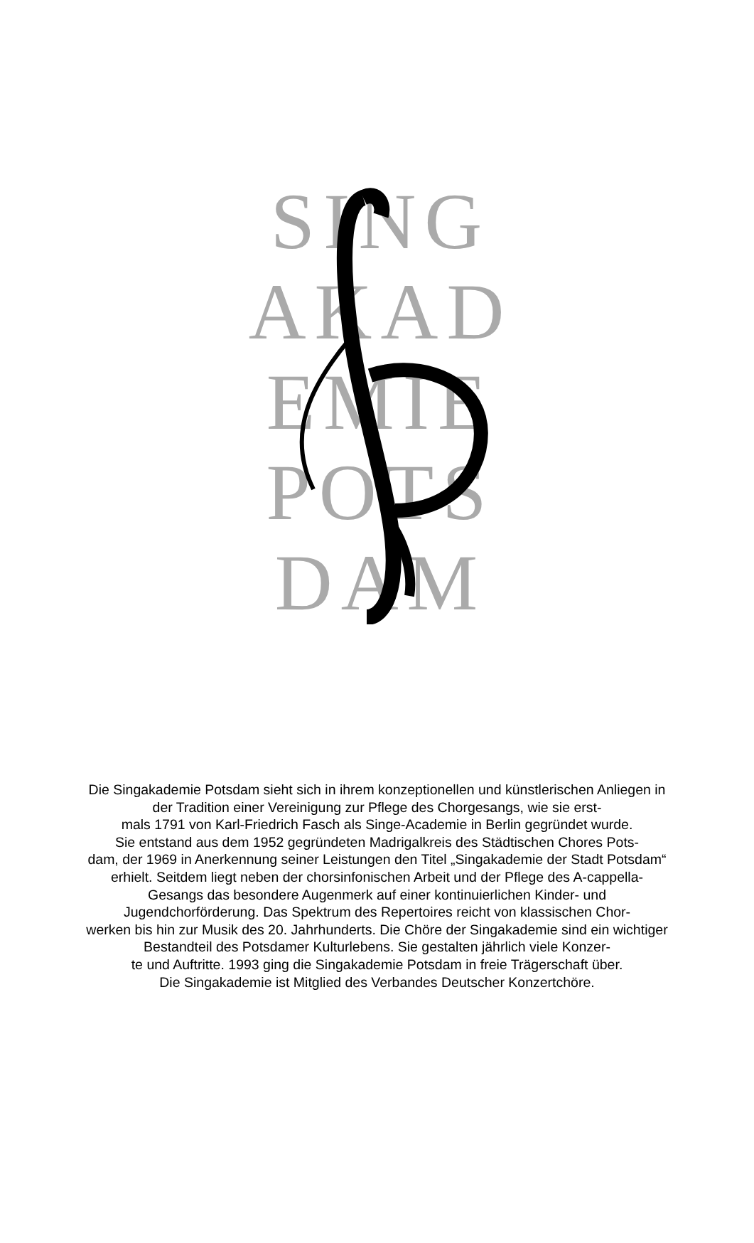SING
AKAD
EMIE
POTS
DAM
Die Singakademie Potsdam sieht sich in ihrem konzeptionellen und künstlerischen Anliegen in der Tradition einer Vereinigung zur Pflege des Chorgesangs, wie sie erst-
mals 1791 von Karl-Friedrich Fasch als Singe-Academie in Berlin gegründet wurde.
Sie entstand aus dem 1952 gegründeten Madrigalkreis des Städtischen Chores Pots-
dam, der 1969 in Anerkennung seiner Leistungen den Titel „Singakademie der Stadt Potsdam“ erhielt. Seitdem liegt neben der chorsinfonischen Arbeit und der Pflege des A-cappella-Gesangs das besondere Augenmerk auf einer kontinuierlichen Kinder- und Jugendchorförderung. Das Spektrum des Repertoires reicht von klassischen Chor-
werken bis hin zur Musik des 20. Jahrhunderts. Die Chöre der Singakademie sind ein wichtiger Bestandteil des Potsdamer Kulturlebens. Sie gestalten jährlich viele Konzer-
te und Auftritte. 1993 ging die Singakademie Potsdam in freie Trägerschaft über.
Die Singakademie ist Mitglied des Verbandes Deutscher Konzertchöre.